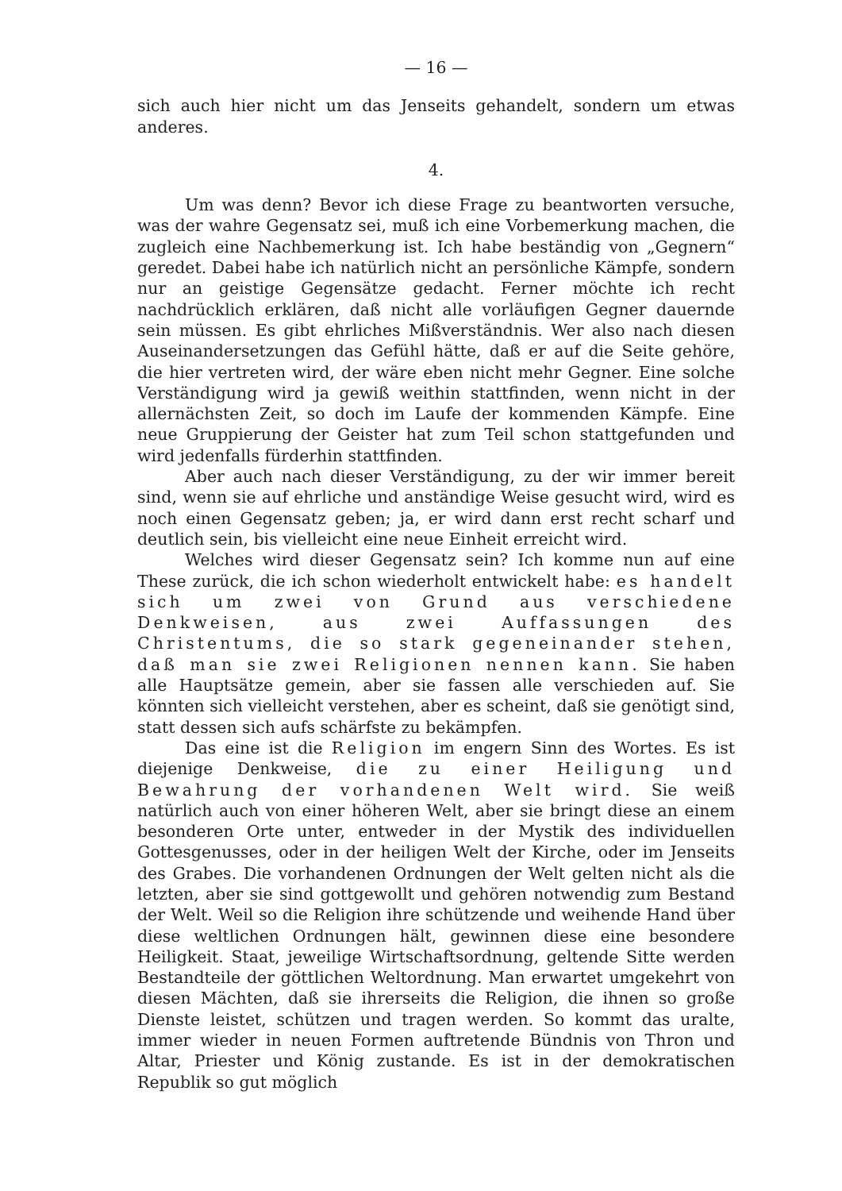— 16 —
sich auch hier nicht um das Jenseits gehandelt, sondern um etwas anderes.
4.
Um was denn? Bevor ich diese Frage zu beantworten versuche, was der wahre Gegensatz sei, muß ich eine Vorbemerkung machen, die zugleich eine Nachbemerkung ist. Ich habe beständig von „Gegnern“ geredet. Dabei habe ich natürlich nicht an persönliche Kämpfe, sondern nur an geistige Gegensätze gedacht. Ferner möchte ich recht nachdrücklich erklären, daß nicht alle vorläufigen Gegner dauernde sein müssen. Es gibt ehrliches Mißverständnis. Wer also nach diesen Auseinandersetzungen das Gefühl hätte, daß er auf die Seite gehöre, die hier vertreten wird, der wäre eben nicht mehr Gegner. Eine solche Verständigung wird ja gewiß weithin stattfinden, wenn nicht in der allernächsten Zeit, so doch im Laufe der kommenden Kämpfe. Eine neue Gruppierung der Geister hat zum Teil schon stattgefunden und wird jedenfalls fürderhin stattfinden.
Aber auch nach dieser Verständigung, zu der wir immer bereit sind, wenn sie auf ehrliche und anständige Weise gesucht wird, wird es noch einen Gegensatz geben; ja, er wird dann erst recht scharf und deutlich sein, bis vielleicht eine neue Einheit erreicht wird.
Welches wird dieser Gegensatz sein? Ich komme nun auf eine These zurück, die ich schon wiederholt entwickelt habe: es handelt sich um zwei von Grund aus verschiedene Denkweisen, aus zwei Auffassungen des Christentums, die so stark gegeneinander stehen, daß man sie zwei Religionen nennen kann. Sie haben alle Hauptsätze gemein, aber sie fassen alle verschieden auf. Sie könnten sich vielleicht verstehen, aber es scheint, daß sie genötigt sind, statt dessen sich aufs schärfste zu bekämpfen.
Das eine ist die Religion im engern Sinn des Wortes. Es ist diejenige Denkweise, die zu einer Heiligung und Bewahrung der vorhandenen Welt wird. Sie weiß natürlich auch von einer höheren Welt, aber sie bringt diese an einem besonderen Orte unter, entweder in der Mystik des individuellen Gottesgenusses, oder in der heiligen Welt der Kirche, oder im Jenseits des Grabes. Die vorhandenen Ordnungen der Welt gelten nicht als die letzten, aber sie sind gottgewollt und gehören notwendig zum Bestand der Welt. Weil so die Religion ihre schützende und weihende Hand über diese weltlichen Ordnungen hält, gewinnen diese eine besondere Heiligkeit. Staat, jeweilige Wirtschaftsordnung, geltende Sitte werden Bestandteile der göttlichen Weltordnung. Man erwartet umgekehrt von diesen Mächten, daß sie ihrerseits die Religion, die ihnen so große Dienste leistet, schützen und tragen werden. So kommt das uralte, immer wieder in neuen Formen auftretende Bündnis von Thron und Altar, Priester und König zustande. Es ist in der demokratischen Republik so gut möglich